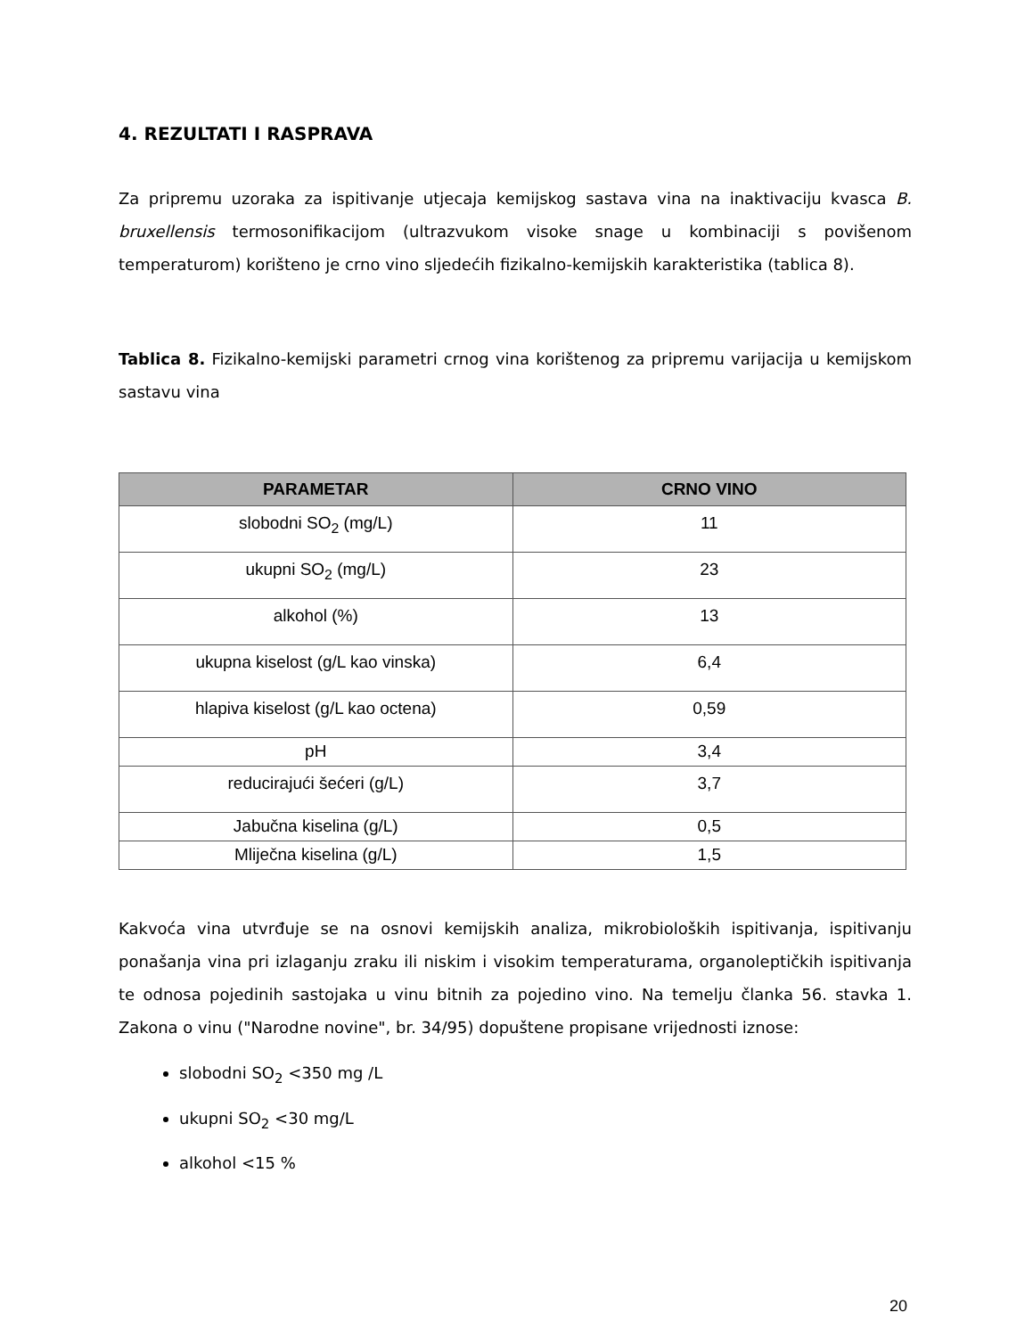4. REZULTATI I RASPRAVA
Za pripremu uzoraka za ispitivanje utjecaja kemijskog sastava vina na inaktivaciju kvasca B. bruxellensis termosonifikacijom (ultrazvukom visoke snage u kombinaciji s povišenom temperaturom) korišteno je crno vino sljedećih fizikalno-kemijskih karakteristika (tablica 8).
Tablica 8. Fizikalno-kemijski parametri crnog vina korištenog za pripremu varijacija u kemijskom sastavu vina
| PARAMETAR | CRNO VINO |
| --- | --- |
| slobodni SO<sub>2</sub> (mg/L) | 11 |
| ukupni SO<sub>2</sub> (mg/L) | 23 |
| alkohol (%) | 13 |
| ukupna kiselost (g/L kao vinska) | 6,4 |
| hlapiva kiselost (g/L kao octena) | 0,59 |
| pH | 3,4 |
| reducirajući šećeri (g/L) | 3,7 |
| Jabučna kiselina (g/L) | 0,5 |
| Mliječna kiselina (g/L) | 1,5 |
Kakvoća vina utvrđuje se na osnovi kemijskih analiza, mikrobioloških ispitivanja, ispitivanju ponašanja vina pri izlaganju zraku ili niskim i visokim temperaturama, organoleptičkih ispitivanja te odnosa pojedinih sastojaka u vinu bitnih za pojedino vino. Na temelju članka 56. stavka 1. Zakona o vinu ("Narodne novine", br. 34/95) dopuštene propisane vrijednosti iznose:
slobodni SO<sub>2</sub> <350 mg /L
ukupni SO<sub>2</sub> <30 mg/L
alkohol <15 %
20